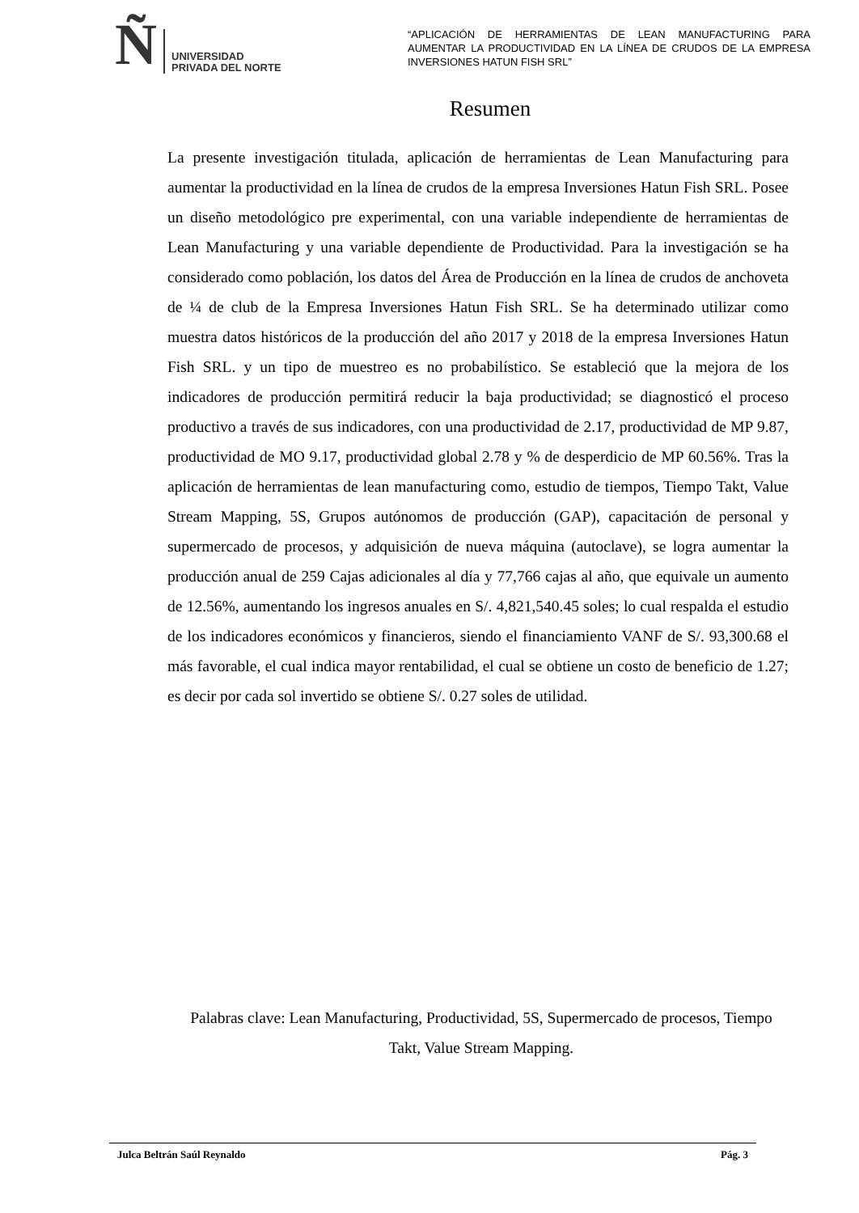Ñ UNIVERSIDAD
PRIVADA DEL NORTE
“APLICACIÓN DE HERRAMIENTAS DE LEAN MANUFACTURING PARA AUMENTAR LA PRODUCTIVIDAD EN LA LÍNEA DE CRUDOS DE LA EMPRESA INVERSIONES HATUN FISH SRL”
Resumen
La presente investigación titulada, aplicación de herramientas de Lean Manufacturing para aumentar la productividad en la línea de crudos de la empresa Inversiones Hatun Fish SRL. Posee un diseño metodológico pre experimental, con una variable independiente de herramientas de Lean Manufacturing y una variable dependiente de Productividad. Para la investigación se ha considerado como población, los datos del Área de Producción en la línea de crudos de anchoveta de ¼ de club de la Empresa Inversiones Hatun Fish SRL. Se ha determinado utilizar como muestra datos históricos de la producción del año 2017 y 2018 de la empresa Inversiones Hatun Fish SRL. y un tipo de muestreo es no probabilístico. Se estableció que la mejora de los indicadores de producción permitirá reducir la baja productividad; se diagnosticó el proceso productivo a través de sus indicadores, con una productividad de 2.17, productividad de MP 9.87, productividad de MO 9.17, productividad global 2.78 y % de desperdicio de MP 60.56%. Tras la aplicación de herramientas de lean manufacturing como, estudio de tiempos, Tiempo Takt, Value Stream Mapping, 5S, Grupos autónomos de producción (GAP), capacitación de personal y supermercado de procesos, y adquisición de nueva máquina (autoclave), se logra aumentar la producción anual de 259 Cajas adicionales al día y 77,766 cajas al año, que equivale un aumento de 12.56%, aumentando los ingresos anuales en S/. 4,821,540.45 soles; lo cual respalda el estudio de los indicadores económicos y financieros, siendo el financiamiento VANF de S/. 93,300.68 el más favorable, el cual indica mayor rentabilidad, el cual se obtiene un costo de beneficio de 1.27; es decir por cada sol invertido se obtiene S/. 0.27 soles de utilidad.
Palabras clave: Lean Manufacturing, Productividad, 5S, Supermercado de procesos, Tiempo Takt, Value Stream Mapping.
Julca Beltrán Saúl Reynaldo Pág. 3